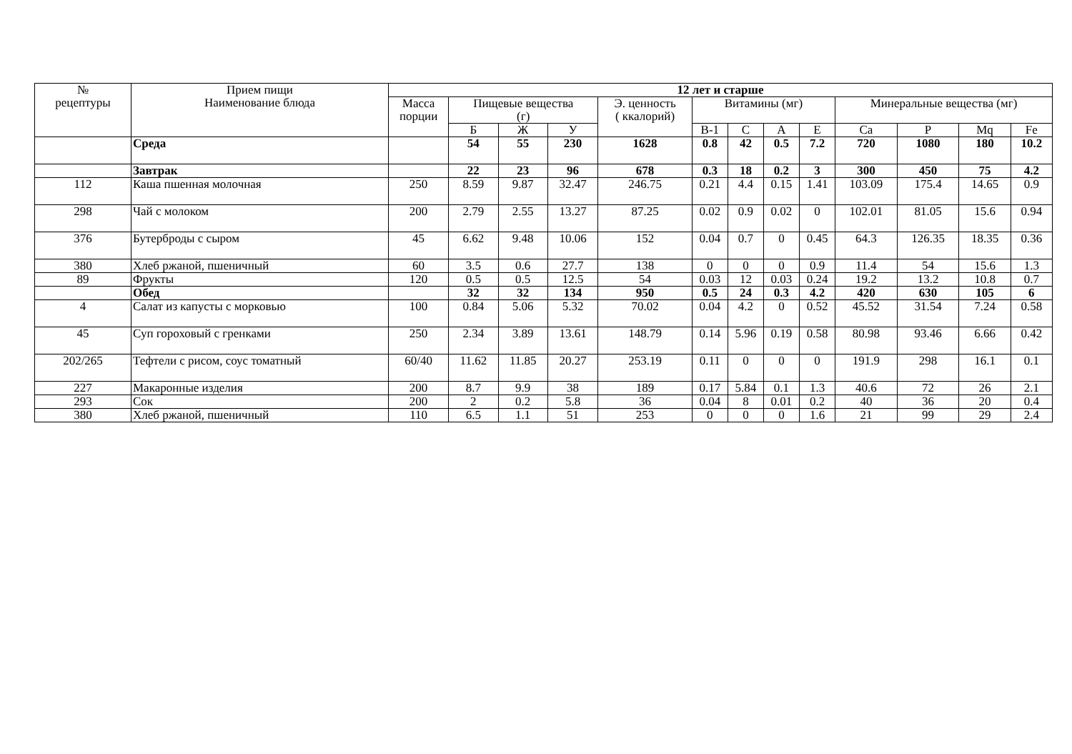| № рецептуры | Прием пищи Наименование блюда | 12 лет и старше | | | | | | | | | | | | |
| --- | --- | --- | --- | --- | --- | --- | --- | --- | --- | --- | --- | --- | --- | --- |
| | | Масса порции | Пищевые вещества (г) | | | Э. ценность ( ккалорий) | Витамины (мг) | | | | Минеральные вещества (мг) | | | |
| | | | Б | Ж | У | | В-1 | С | А | Е | Ca | P | Mq | Fe |
| | Среда | | 54 | 55 | 230 | 1628 | 0.8 | 42 | 0.5 | 7.2 | 720 | 1080 | 180 | 10.2 |
| | Завтрак | | 22 | 23 | 96 | 678 | 0.3 | 18 | 0.2 | 3 | 300 | 450 | 75 | 4.2 |
| 112 | Каша пшенная молочная | 250 | 8.59 | 9.87 | 32.47 | 246.75 | 0.21 | 4.4 | 0.15 | 1.41 | 103.09 | 175.4 | 14.65 | 0.9 |
| 298 | Чай с молоком | 200 | 2.79 | 2.55 | 13.27 | 87.25 | 0.02 | 0.9 | 0.02 | 0 | 102.01 | 81.05 | 15.6 | 0.94 |
| 376 | Бутерброды с сыром | 45 | 6.62 | 9.48 | 10.06 | 152 | 0.04 | 0.7 | 0 | 0.45 | 64.3 | 126.35 | 18.35 | 0.36 |
| 380 | Хлеб ржаной, пшеничный | 60 | 3.5 | 0.6 | 27.7 | 138 | 0 | 0 | 0 | 0.9 | 11.4 | 54 | 15.6 | 1.3 |
| 89 | Фрукты | 120 | 0.5 | 0.5 | 12.5 | 54 | 0.03 | 12 | 0.03 | 0.24 | 19.2 | 13.2 | 10.8 | 0.7 |
| | Обед | | 32 | 32 | 134 | 950 | 0.5 | 24 | 0.3 | 4.2 | 420 | 630 | 105 | 6 |
| 4 | Салат из капусты с морковью | 100 | 0.84 | 5.06 | 5.32 | 70.02 | 0.04 | 4.2 | 0 | 0.52 | 45.52 | 31.54 | 7.24 | 0.58 |
| 45 | Суп гороховый с гренками | 250 | 2.34 | 3.89 | 13.61 | 148.79 | 0.14 | 5.96 | 0.19 | 0.58 | 80.98 | 93.46 | 6.66 | 0.42 |
| 202/265 | Тефтели с рисом, соус томатный | 60/40 | 11.62 | 11.85 | 20.27 | 253.19 | 0.11 | 0 | 0 | 0 | 191.9 | 298 | 16.1 | 0.1 |
| 227 | Макаронные изделия | 200 | 8.7 | 9.9 | 38 | 189 | 0.17 | 5.84 | 0.1 | 1.3 | 40.6 | 72 | 26 | 2.1 |
| 293 | Сок | 200 | 2 | 0.2 | 5.8 | 36 | 0.04 | 8 | 0.01 | 0.2 | 40 | 36 | 20 | 0.4 |
| 380 | Хлеб ржаной, пшеничный | 110 | 6.5 | 1.1 | 51 | 253 | 0 | 0 | 0 | 1.6 | 21 | 99 | 29 | 2.4 |